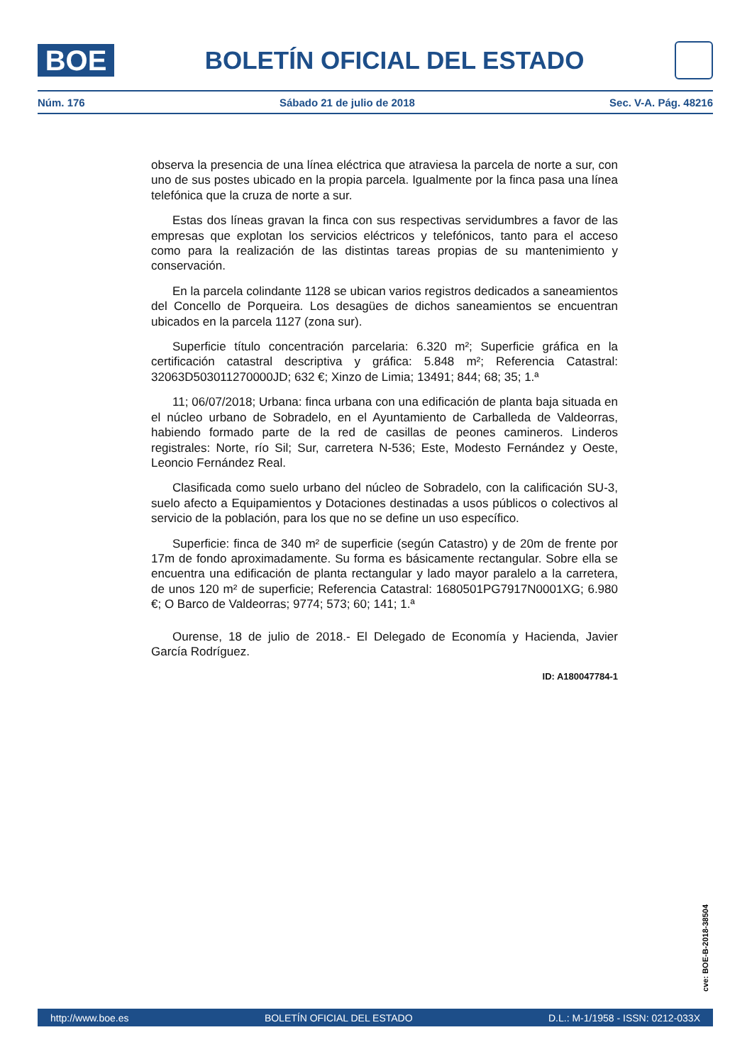BOE
BOLETÍN OFICIAL DEL ESTADO
Núm. 176 Sábado 21 de julio de 2018 Sec. V-A. Pág. 48216
observa la presencia de una línea eléctrica que atraviesa la parcela de norte a sur, con uno de sus postes ubicado en la propia parcela. Igualmente por la finca pasa una línea telefónica que la cruza de norte a sur.
Estas dos líneas gravan la finca con sus respectivas servidumbres a favor de las empresas que explotan los servicios eléctricos y telefónicos, tanto para el acceso como para la realización de las distintas tareas propias de su mantenimiento y conservación.
En la parcela colindante 1128 se ubican varios registros dedicados a saneamientos del Concello de Porqueira. Los desagües de dichos saneamientos se encuentran ubicados en la parcela 1127 (zona sur).
Superficie título concentración parcelaria: 6.320 m²; Superficie gráfica en la certificación catastral descriptiva y gráfica: 5.848 m²; Referencia Catastral: 32063D503011270000JD; 632 €; Xinzo de Limia; 13491; 844; 68; 35; 1.ª
11; 06/07/2018; Urbana: finca urbana con una edificación de planta baja situada en el núcleo urbano de Sobradelo, en el Ayuntamiento de Carballeda de Valdeorras, habiendo formado parte de la red de casillas de peones camineros. Linderos registrales: Norte, río Sil; Sur, carretera N-536; Este, Modesto Fernández y Oeste, Leoncio Fernández Real.
Clasificada como suelo urbano del núcleo de Sobradelo, con la calificación SU-3, suelo afecto a Equipamientos y Dotaciones destinadas a usos públicos o colectivos al servicio de la población, para los que no se define un uso específico.
Superficie: finca de 340 m² de superficie (según Catastro) y de 20m de frente por 17m de fondo aproximadamente. Su forma es básicamente rectangular. Sobre ella se encuentra una edificación de planta rectangular y lado mayor paralelo a la carretera, de unos 120 m² de superficie; Referencia Catastral: 1680501PG7917N0001XG; 6.980 €; O Barco de Valdeorras; 9774; 573; 60; 141; 1.ª
Ourense, 18 de julio de 2018.- El Delegado de Economía y Hacienda, Javier García Rodríguez.
ID: A180047784-1
cve: BOE-B-2018-38504
http://www.boe.es BOLETÍN OFICIAL DEL ESTADO D.L.: M-1/1958 - ISSN: 0212-033X